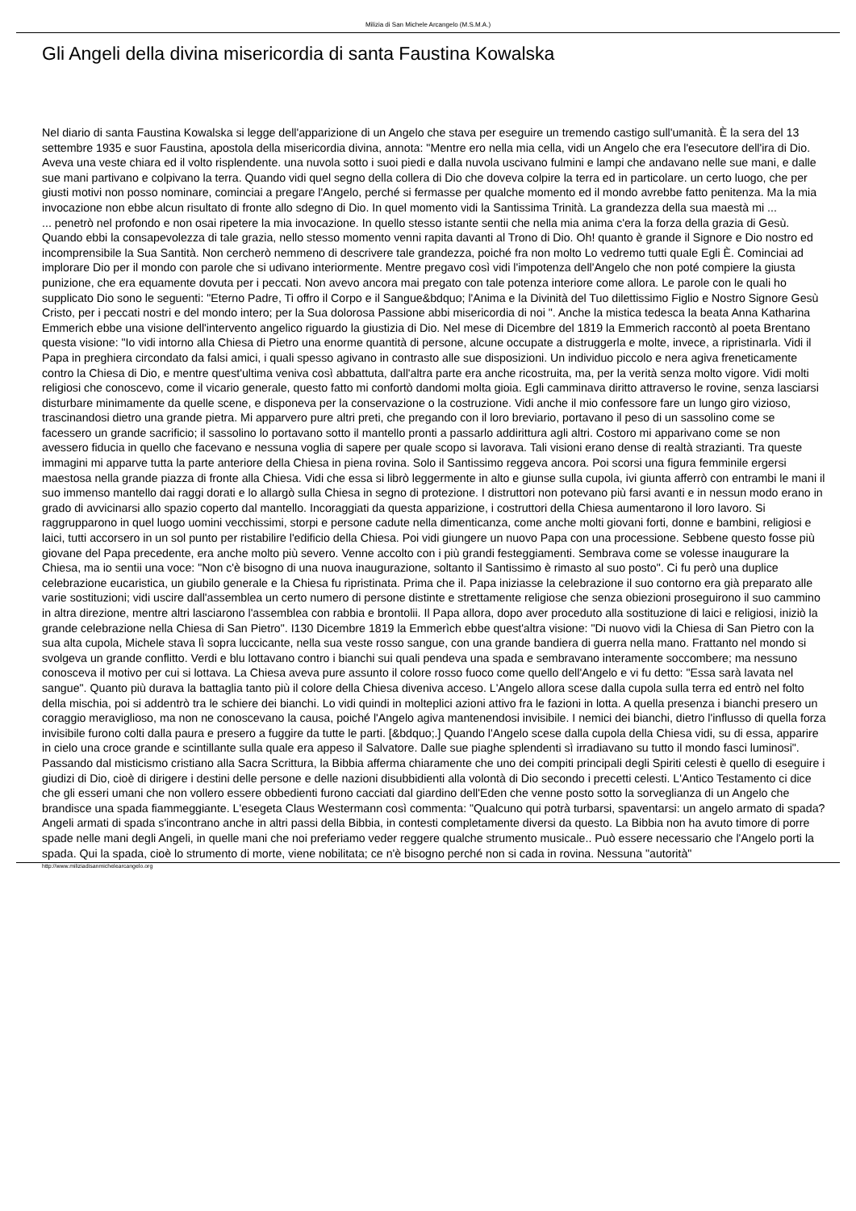Milizia di San Michele Arcangelo (M.S.M.A.)
Gli Angeli della divina misericordia di santa Faustina Kowalska
Nel diario di santa Faustina Kowalska si legge dell'apparizione di un Angelo che stava per eseguire un tremendo castigo sull'umanità. È la sera del 13 settembre 1935 e suor Faustina, apostola della misericordia divina, annota: "Mentre ero nella mia cella, vidi un Angelo che era l'esecutore dell'ira di Dio. Aveva una veste chiara ed il volto risplendente. una nuvola sotto i suoi piedi e dalla nuvola uscivano fulmini e lampi che andavano nelle sue mani, e dalle sue mani partivano e colpivano la terra. Quando vidi quel segno della collera di Dio che doveva colpire la terra ed in particolare. un certo luogo, che per giusti motivi non posso nominare, cominciai a pregare l'Angelo, perché si fermasse per qualche momento ed il mondo avrebbe fatto penitenza. Ma la mia invocazione non ebbe alcun risultato di fronte allo sdegno di Dio. In quel momento vidi la Santissima Trinità. La grandezza della sua maestà mi ...
... penetrò nel profondo e non osai ripetere la mia invocazione. In quello stesso istante sentii che nella mia anima c'era la forza della grazia di Gesù. Quando ebbi la consapevolezza di tale grazia, nello stesso momento venni rapita davanti al Trono di Dio. Oh! quanto è grande il Signore e Dio nostro ed incomprensibile la Sua Santità. Non cercherò nemmeno di descrivere tale grandezza, poiché fra non molto Lo vedremo tutti quale Egli È. Cominciai ad implorare Dio per il mondo con parole che si udivano interiormente. Mentre pregavo così vidi l'impotenza dell'Angelo che non poté compiere la giusta punizione, che era equamente dovuta per i peccati. Non avevo ancora mai pregato con tale potenza interiore come allora. Le parole con le quali ho supplicato Dio sono le seguenti: "Eterno Padre, Ti offro il Corpo e il Sangue&bdquo; l'Anima e la Divinità del Tuo dilettissimo Figlio e Nostro Signore Gesù Cristo, per i peccati nostri e del mondo intero; per la Sua dolorosa Passione abbi misericordia di noi ". Anche la mistica tedesca la beata Anna Katharina Emmerich ebbe una visione dell'intervento angelico riguardo la giustizia di Dio. Nel mese di Dicembre del 1819 la Emmerich raccontò al poeta Brentano questa visione: "Io vidi intorno alla Chiesa di Pietro una enorme quantità di persone, alcune occupate a distruggerla e molte, invece, a ripristinarla. Vidi il Papa in preghiera circondato da falsi amici, i quali spesso agivano in contrasto alle sue disposizioni. Un individuo piccolo e nera agiva freneticamente contro la Chiesa di Dio, e mentre quest'ultima veniva così abbattuta, dall'altra parte era anche ricostruita, ma, per la verità senza molto vigore. Vidi molti religiosi che conoscevo, come il vicario generale, questo fatto mi confortò dandomi molta gioia. Egli camminava diritto attraverso le rovine, senza lasciarsi disturbare minimamente da quelle scene, e disponeva per la conservazione o la costruzione. Vidi anche il mio confessore fare un lungo giro vizioso, trascinandosi dietro una grande pietra. Mi apparvero pure altri preti, che pregando con il loro breviario, portavano il peso di un sassolino come se facessero un grande sacrificio; il sassolino lo portavano sotto il mantello pronti a passarlo addirittura agli altri. Costoro mi apparivano come se non avessero fiducia in quello che facevano e nessuna voglia di sapere per quale scopo si lavorava. Tali visioni erano dense di realtà strazianti. Tra queste immagini mi apparve tutta la parte anteriore della Chiesa in piena rovina. Solo il Santissimo reggeva ancora. Poi scorsi una figura femminile ergersi maestosa nella grande piazza di fronte alla Chiesa. Vidi che essa si librò leggermente in alto e giunse sulla cupola, ivi giunta afferrò con entrambi le mani il suo immenso mantello dai raggi dorati e lo allargò sulla Chiesa in segno di protezione. I distruttori non potevano più farsi avanti e in nessun modo erano in grado di avvicinarsi allo spazio coperto dal mantello. Incoraggiati da questa apparizione, i costruttori della Chiesa aumentarono il loro lavoro. Si raggrupparono in quel luogo uomini vecchissimi, storpi e persone cadute nella dimenticanza, come anche molti giovani forti, donne e bambini, religiosi e laici, tutti accorsero in un sol punto per ristabilire l'edificio della Chiesa. Poi vidi giungere un nuovo Papa con una processione. Sebbene questo fosse più giovane del Papa precedente, era anche molto più severo. Venne accolto con i più grandi festeggiamenti. Sembrava come se volesse inaugurare la Chiesa, ma io sentii una voce: "Non c'è bisogno di una nuova inaugurazione, soltanto il Santissimo è rimasto al suo posto". Ci fu però una duplice celebrazione eucaristica, un giubilo generale e la Chiesa fu ripristinata. Prima che il. Papa iniziasse la celebrazione il suo contorno era già preparato alle varie sostituzioni; vidi uscire dall'assemblea un certo numero di persone distinte e strettamente religiose che senza obiezioni proseguirono il suo cammino in altra direzione, mentre altri lasciarono l'assemblea con rabbia e brontolii. Il Papa allora, dopo aver proceduto alla sostituzione di laici e religiosi, iniziò la grande celebrazione nella Chiesa di San Pietro". I130 Dicembre 1819 la Emmerìch ebbe quest'altra visione: "Di nuovo vidi la Chiesa di San Pietro con la sua alta cupola, Michele stava lì sopra luccicante, nella sua veste rosso sangue, con una grande bandiera di guerra nella mano. Frattanto nel mondo si svolgeva un grande conflitto. Verdi e blu lottavano contro i bianchi sui quali pendeva una spada e sembravano interamente soccombere; ma nessuno conosceva il motivo per cui si lottava. La Chiesa aveva pure assunto il colore rosso fuoco come quello dell'Angelo e vi fu detto: "Essa sarà lavata nel sangue". Quanto più durava la battaglia tanto più il colore della Chiesa diveniva acceso. L'Angelo allora scese dalla cupola sulla terra ed entrò nel folto della mischia, poi si addentrò tra le schiere dei bianchi. Lo vidi quindi in molteplici azioni attivo fra le fazioni in lotta. A quella presenza i bianchi presero un coraggio meraviglioso, ma non ne conoscevano la causa, poiché l'Angelo agiva mantenendosi invisibile. I nemici dei bianchi, dietro l'influsso di quella forza invisibile furono colti dalla paura e presero a fuggire da tutte le parti. [&bdquo;.] Quando l'Angelo scese dalla cupola della Chiesa vidi, su di essa, apparire in cielo una croce grande e scintillante sulla quale era appeso il Salvatore. Dalle sue piaghe splendenti sì irradiavano su tutto il mondo fasci luminosi". Passando dal misticismo cristiano alla Sacra Scrittura, la Bibbia afferma chiaramente che uno dei compiti principali degli Spiriti celesti è quello di eseguire i giudizi di Dio, cioè di dirigere i destini delle persone e delle nazioni disubbidienti alla volontà di Dio secondo i precetti celesti. L'Antico Testamento ci dice che gli esseri umani che non vollero essere obbedienti furono cacciati dal giardino dell'Eden che venne posto sotto la sorveglianza di un Angelo che brandisce una spada fiammeggiante. L'esegeta Claus Westermann così commenta: "Qualcuno qui potrà turbarsi, spaventarsi: un angelo armato di spada? Angeli armati di spada s'incontrano anche in altri passi della Bibbia, in contesti completamente diversi da questo. La Bibbia non ha avuto timore di porre spade nelle mani degli Angeli, in quelle mani che noi preferiamo veder reggere qualche strumento musicale.. Può essere necessario che l'Angelo porti la spada. Qui la spada, cioè lo strumento di morte, viene nobilitata; ce n'è bisogno perché non si cada in rovina. Nessuna "autorità"
http://www.miliziadisanmichelearcangelo.org